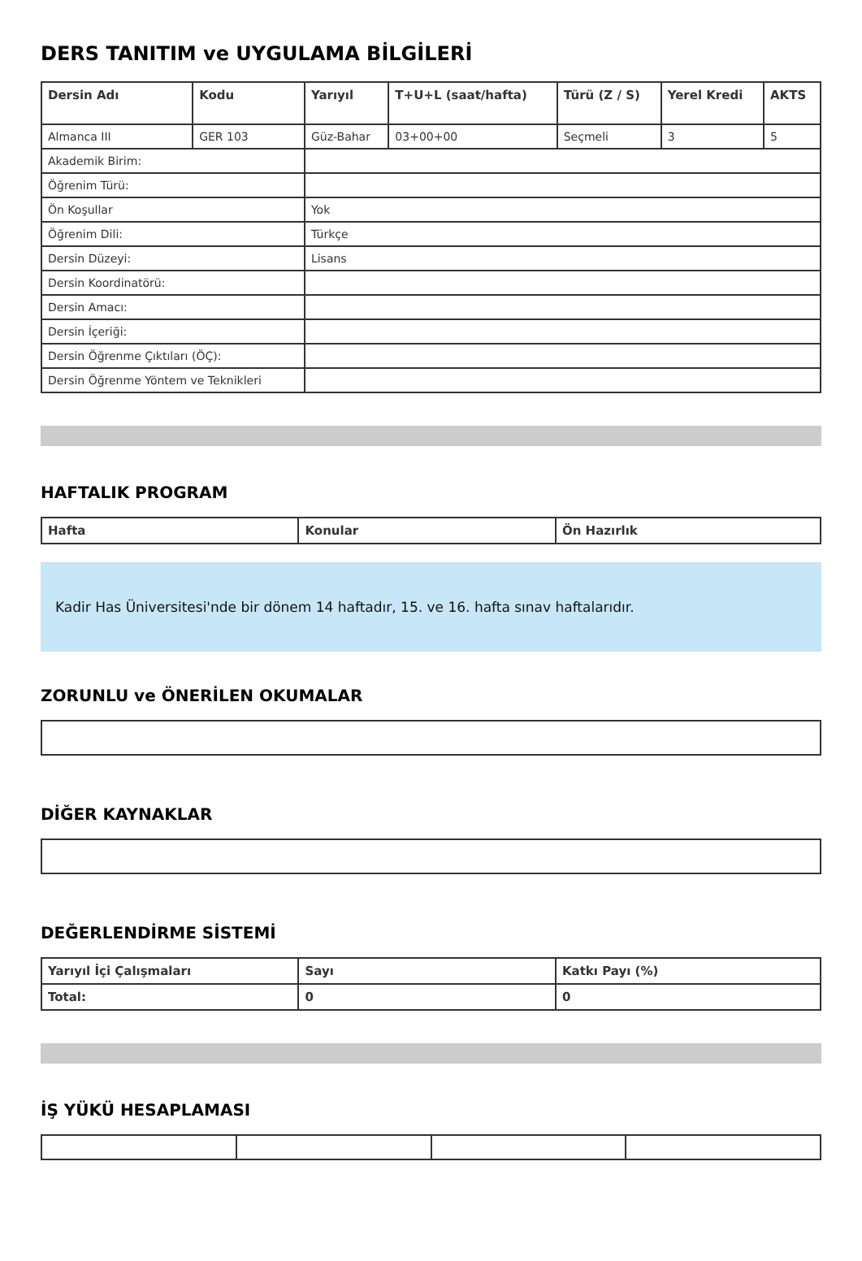DERS TANITIM ve UYGULAMA BİLGİLERİ
| Dersin Adı | Kodu | Yarıyıl | T+U+L (saat/hafta) | Türü (Z / S) | Yerel Kredi | AKTS |
| --- | --- | --- | --- | --- | --- | --- |
| Almanca III | GER 103 | Güz-Bahar | 03+00+00 | Seçmeli | 3 | 5 |
| Akademik Birim: | | | | | | |
| Öğrenim Türü: | | | | | | |
| Ön Koşullar | | Yok | | | | |
| Öğrenim Dili: | | Türkçe | | | | |
| Dersin Düzeyi: | | Lisans | | | | |
| Dersin Koordinatörü: | | | | | | |
| Dersin Amacı: | | | | | | |
| Dersin İçeriği: | | | | | | |
| Dersin Öğrenme Çıktıları (ÖÇ): | | | | | | |
| Dersin Öğrenme Yöntem ve Teknikleri | | | | | | |
HAFTALIK PROGRAM
| Hafta | Konular | Ön Hazırlık |
| --- | --- | --- |
Kadir Has Üniversitesi'nde bir dönem 14 haftadır, 15. ve 16. hafta sınav haftalarıdır.
ZORUNLU ve ÖNERİLEN OKUMALAR
DİĞER KAYNAKLAR
DEĞERLENDİRME SİSTEMİ
| Yarıyıl İçi Çalışmaları | Sayı | Katkı Payı (%) |
| --- | --- | --- |
| Total: | 0 | 0 |
İŞ YÜKÜ HESAPLAMASI